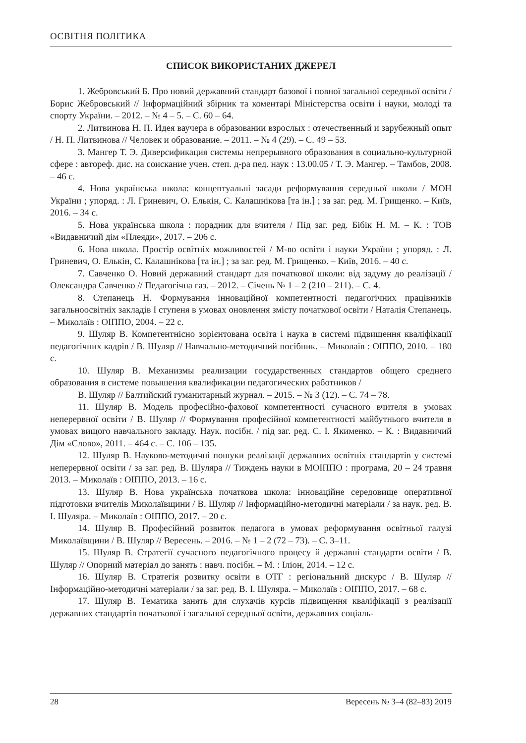ОСВІТНЯ ПОЛІТИКА
СПИСОК ВИКОРИСТАНИХ ДЖЕРЕЛ
1. Жебровський Б. Про новий державний стандарт базової і повної загальної середньої освіти / Борис Жебровський // Інформаційний збірник та коментарі Міністерства освіти і науки, молоді та спорту України. – 2012. – № 4 – 5. – С. 60 – 64.
2. Литвинова Н. П. Идея ваучера в образовании взрослых : отечественный и зарубежный опыт / Н. П. Литвинова // Человек и образование. – 2011. – № 4 (29). – С. 49 – 53.
3. Мангер Т. Э. Диверсификация системы непрерывного образования в социально-культурной сфере : автореф. дис. на соискание учен. степ. д-ра пед. наук : 13.00.05 / Т. Э. Мангер. – Тамбов, 2008. – 46 с.
4. Нова українська школа: концептуальні засади реформування середньої школи / МОН України ; упоряд. : Л. Гриневич, О. Елькін, С. Калашнікова [та ін.] ; за заг. ред. М. Грищенко. – Київ, 2016. – 34 с.
5. Нова українська школа : порадник для вчителя / Під заг. ред. Бібік Н. М. – К. : ТОВ «Видавничий дім «Плеяди», 2017. – 206 с.
6. Нова школа. Простір освітніх можливостей / М-во освіти і науки України ; упоряд. : Л. Гриневич, О. Елькін, С. Калашнікова [та ін.] ; за заг. ред. М. Грищенко. – Київ, 2016. – 40 с.
7. Савченко О. Новий державний стандарт для початкової школи: від задуму до реалізації / Олександра Савченко // Педагогічна газ. – 2012. – Січень № 1 – 2 (210 – 211). – С. 4.
8. Степанець Н. Формування інноваційної компетентності педагогічних працівників загальноосвітніх закладів I ступеня в умовах оновлення змісту початкової освіти / Наталія Степанець. – Миколаїв : ОІППО, 2004. – 22 с.
9. Шуляр В. Компетентнісно зорієнтована освіта і наука в системі підвищення кваліфікації педагогічних кадрів / В. Шуляр // Навчально-методичний посібник. – Миколаїв : ОІППО, 2010. – 180 с.
10. Шуляр В. Механизмы реализации государственных стандартов общего среднего образования в системе повышения квалификации педагогических работников /
В. Шуляр // Балтийский гуманитарный журнал. – 2015. – № 3 (12). – С. 74 – 78.
11. Шуляр В. Модель професійно-фахової компетентності сучасного вчителя в умовах неперервної освіти / В. Шуляр // Формування професійної компетентності майбутнього вчителя в умовах вищого навчального закладу. Наук. посібн. / під заг. ред. С. І. Якименко. – К. : Видавничий Дім «Слово», 2011. – 464 с. – С. 106 – 135.
12. Шуляр В. Науково-методичні пошуки реалізації державних освітніх стандартів у системі неперервної освіти / за заг. ред. В. Шуляра // Тиждень науки в МОІППО : програма, 20 – 24 травня 2013. – Миколаїв : ОІППО, 2013. – 16 с.
13. Шуляр В. Нова українська початкова школа: інноваційне середовище оперативної підготовки вчителів Миколаївщини / В. Шуляр // Інформаційно-методичні матеріали / за наук. ред. В. І. Шуляра. – Миколаїв : ОІППО, 2017. – 20 с.
14. Шуляр В. Професійний розвиток педагога в умовах реформування освітньої галузі Миколаївщини / В. Шуляр // Вересень. – 2016. – № 1 – 2 (72 – 73). – С. 3–11.
15. Шуляр В. Стратегії сучасного педагогічного процесу й державні стандарти освіти / В. Шуляр // Опорний матеріал до занять : навч. посібн. – М. : Іліон, 2014. – 12 с.
16. Шуляр В. Стратегія розвитку освіти в ОТГ : регіональний дискурс / В. Шуляр // Інформаційно-методичні матеріали / за заг. ред. В. І. Шуляра. – Миколаїв : ОІППО, 2017. – 68 с.
17. Шуляр В. Тематика занять для слухачів курсів підвищення кваліфікації з реалізації державних стандартів початкової і загальної середньої освіти, державних соціаль-
28 Вересень № 3–4 (82–83) 2019